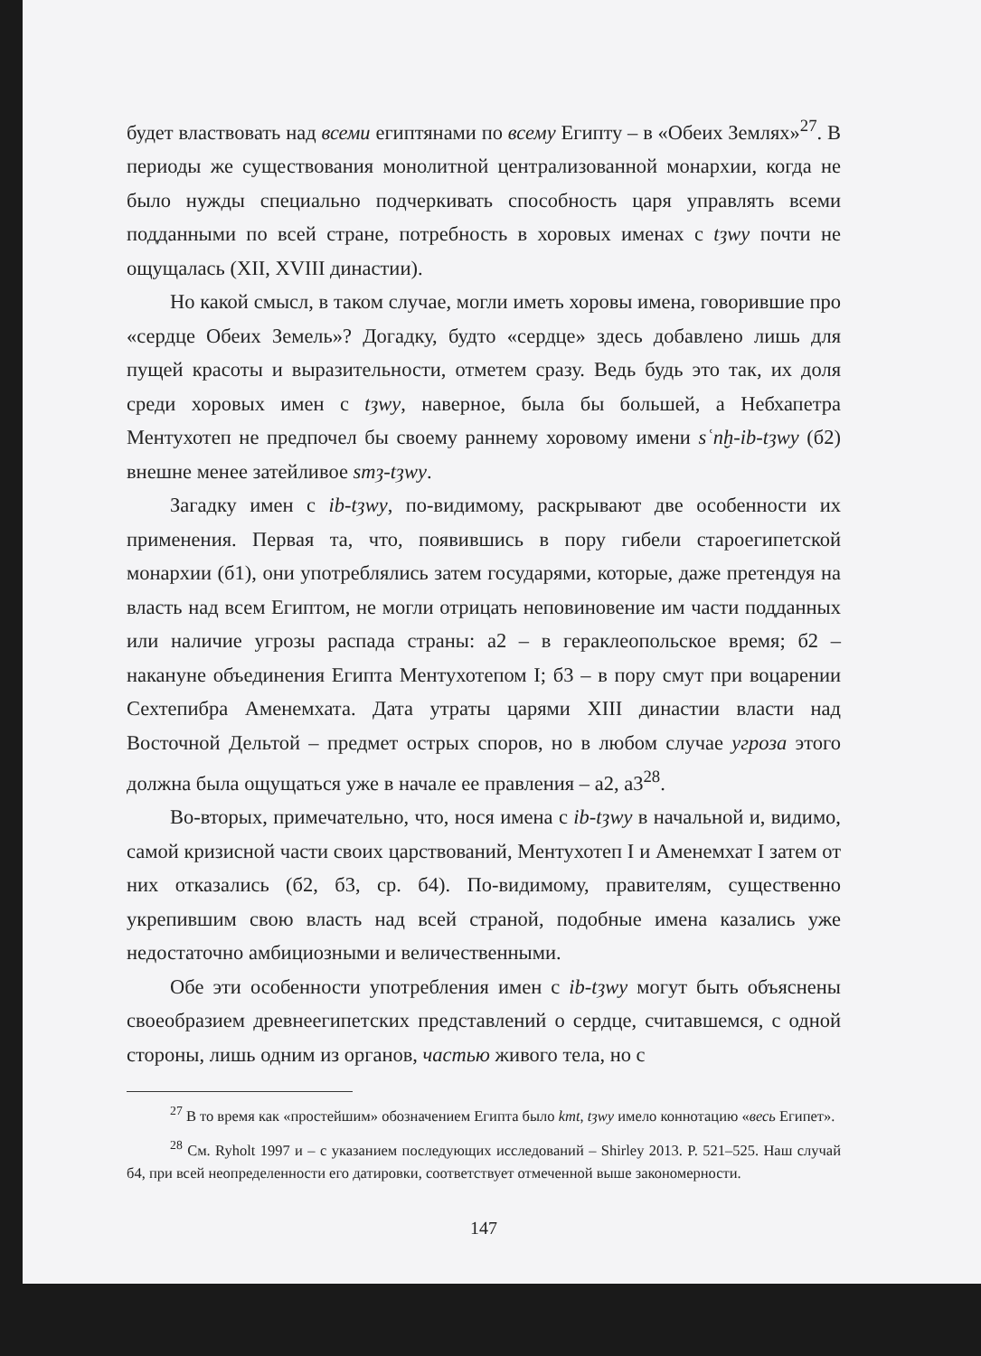будет властвовать над всеми египтянами по всему Египту – в «Обеих Землях»<sup>27</sup>. В периоды же существования монолитной централизованной монархии, когда не было нужды специально подчеркивать способность царя управлять всеми подданными по всей стране, потребность в хоровых именах с tȝwy почти не ощущалась (XII, XVIII династии).
Но какой смысл, в таком случае, могли иметь хоровы имена, говорившие про «сердце Обеих Земель»? Догадку, будто «сердце» здесь добавлено лишь для пущей красоты и выразительности, отметем сразу. Ведь будь это так, их доля среди хоровых имен с tȝwy, наверное, была бы большей, а Небхапетра Ментухотеп не предпочел бы своему раннему хоровому имени sʿnḫ-ib-tȝwy (б2) внешне менее затейливое smȝ-tȝwy.
Загадку имен с ib-tȝwy, по-видимому, раскрывают две особенности их применения. Первая та, что, появившись в пору гибели староегипетской монархии (б1), они употреблялись затем государями, которые, даже претендуя на власть над всем Египтом, не могли отрицать неповиновение им части подданных или наличие угрозы распада страны: а2 – в гераклеопольское время; б2 – накануне объединения Египта Ментухотепом I; б3 – в пору смут при воцарении Сехтепибра Аменемхата. Дата утраты царями XIII династии власти над Восточной Дельтой – предмет острых споров, но в любом случае угроза этого должна была ощущаться уже в начале ее правления – а2, а3<sup>28</sup>.
Во-вторых, примечательно, что, нося имена с ib-tȝwy в начальной и, видимо, самой кризисной части своих царствований, Ментухотеп I и Аменемхат I затем от них отказались (б2, б3, ср. б4). По-видимому, правителям, существенно укрепившим свою власть над всей страной, подобные имена казались уже недостаточно амбициозными и величественными.
Обе эти особенности употребления имен с ib-tȝwy могут быть объяснены своеобразием древнеегипетских представлений о сердце, считавшемся, с одной стороны, лишь одним из органов, частью живого тела, но с
<sup>27</sup> В то время как «простейшим» обозначением Египта было kmt, tȝwy имело коннотацию «весь Египет».
<sup>28</sup> См. Ryholt 1997 и – с указанием последующих исследований – Shirley 2013. P. 521–525. Наш случай б4, при всей неопределенности его датировки, соответствует отмеченной выше закономерности.
147